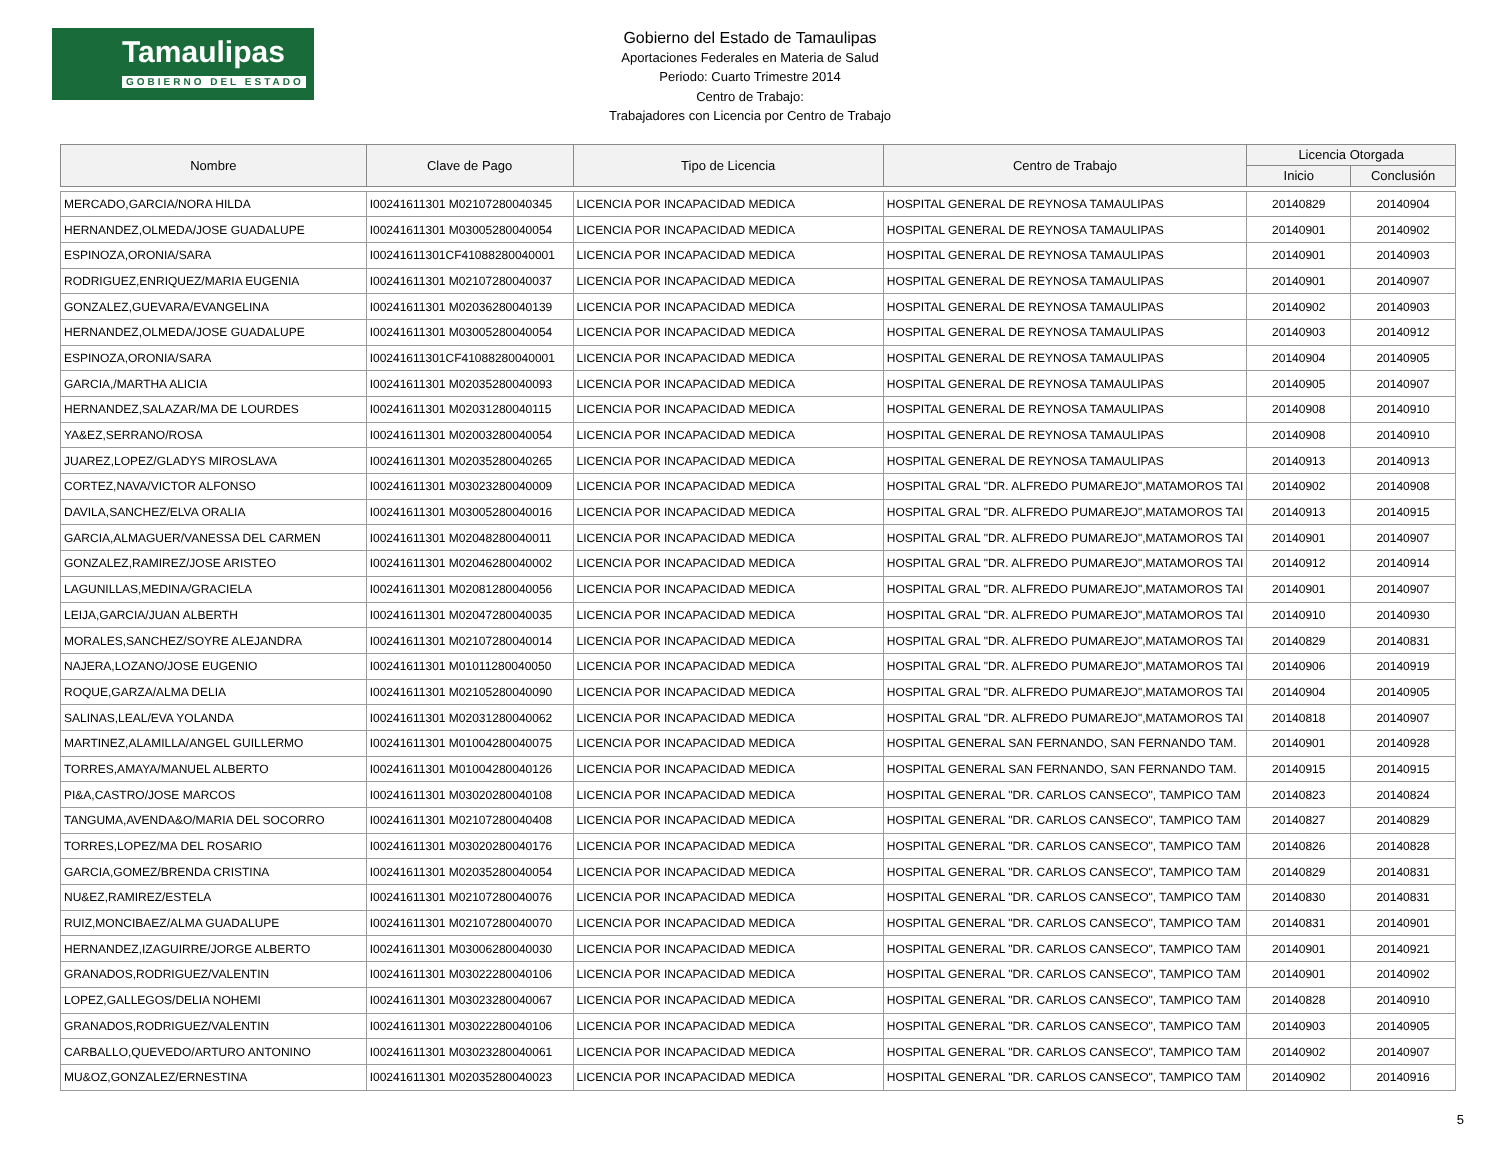Tamaulipas
GOBIERNO DEL ESTADO
Gobierno del Estado de Tamaulipas
Aportaciones Federales en Materia de Salud
Periodo: Cuarto Trimestre 2014
Centro de Trabajo:
Trabajadores con Licencia por Centro de Trabajo
| Nombre | Clave de Pago | Tipo de Licencia | Centro de Trabajo | Licencia Otorgada | |
| --- | --- | --- | --- | --- | --- |
| | | | | Inicio | Conclusión |
| MERCADO,GARCIA/NORA HILDA | I00241611301 M02107280040345 | LICENCIA POR INCAPACIDAD MEDICA | HOSPITAL GENERAL DE REYNOSA TAMAULIPAS | 20140829 | 20140904 |
| HERNANDEZ,OLMEDA/JOSE GUADALUPE | I00241611301 M03005280040054 | LICENCIA POR INCAPACIDAD MEDICA | HOSPITAL GENERAL DE REYNOSA TAMAULIPAS | 20140901 | 20140902 |
| ESPINOZA,ORONIA/SARA | I00241611301CF41088280040001 | LICENCIA POR INCAPACIDAD MEDICA | HOSPITAL GENERAL DE REYNOSA TAMAULIPAS | 20140901 | 20140903 |
| RODRIGUEZ,ENRIQUEZ/MARIA EUGENIA | I00241611301 M02107280040037 | LICENCIA POR INCAPACIDAD MEDICA | HOSPITAL GENERAL DE REYNOSA TAMAULIPAS | 20140901 | 20140907 |
| GONZALEZ,GUEVARA/EVANGELINA | I00241611301 M02036280040139 | LICENCIA POR INCAPACIDAD MEDICA | HOSPITAL GENERAL DE REYNOSA TAMAULIPAS | 20140902 | 20140903 |
| HERNANDEZ,OLMEDA/JOSE GUADALUPE | I00241611301 M03005280040054 | LICENCIA POR INCAPACIDAD MEDICA | HOSPITAL GENERAL DE REYNOSA TAMAULIPAS | 20140903 | 20140912 |
| ESPINOZA,ORONIA/SARA | I00241611301CF41088280040001 | LICENCIA POR INCAPACIDAD MEDICA | HOSPITAL GENERAL DE REYNOSA TAMAULIPAS | 20140904 | 20140905 |
| GARCIA,/MARTHA ALICIA | I00241611301 M02035280040093 | LICENCIA POR INCAPACIDAD MEDICA | HOSPITAL GENERAL DE REYNOSA TAMAULIPAS | 20140905 | 20140907 |
| HERNANDEZ,SALAZAR/MA DE LOURDES | I00241611301 M02031280040115 | LICENCIA POR INCAPACIDAD MEDICA | HOSPITAL GENERAL DE REYNOSA TAMAULIPAS | 20140908 | 20140910 |
| YA&EZ,SERRANO/ROSA | I00241611301 M02003280040054 | LICENCIA POR INCAPACIDAD MEDICA | HOSPITAL GENERAL DE REYNOSA TAMAULIPAS | 20140908 | 20140910 |
| JUAREZ,LOPEZ/GLADYS MIROSLAVA | I00241611301 M02035280040265 | LICENCIA POR INCAPACIDAD MEDICA | HOSPITAL GENERAL DE REYNOSA TAMAULIPAS | 20140913 | 20140913 |
| CORTEZ,NAVA/VICTOR ALFONSO | I00241611301 M03023280040009 | LICENCIA POR INCAPACIDAD MEDICA | HOSPITAL GRAL "DR. ALFREDO PUMAREJO",MATAMOROS TAI | 20140902 | 20140908 |
| DAVILA,SANCHEZ/ELVA ORALIA | I00241611301 M03005280040016 | LICENCIA POR INCAPACIDAD MEDICA | HOSPITAL GRAL "DR. ALFREDO PUMAREJO",MATAMOROS TAI | 20140913 | 20140915 |
| GARCIA,ALMAGUER/VANESSA DEL CARMEN | I00241611301 M02048280040011 | LICENCIA POR INCAPACIDAD MEDICA | HOSPITAL GRAL "DR. ALFREDO PUMAREJO",MATAMOROS TAI | 20140901 | 20140907 |
| GONZALEZ,RAMIREZ/JOSE ARISTEO | I00241611301 M02046280040002 | LICENCIA POR INCAPACIDAD MEDICA | HOSPITAL GRAL "DR. ALFREDO PUMAREJO",MATAMOROS TAI | 20140912 | 20140914 |
| LAGUNILLAS,MEDINA/GRACIELA | I00241611301 M02081280040056 | LICENCIA POR INCAPACIDAD MEDICA | HOSPITAL GRAL "DR. ALFREDO PUMAREJO",MATAMOROS TAI | 20140901 | 20140907 |
| LEIJA,GARCIA/JUAN ALBERTH | I00241611301 M02047280040035 | LICENCIA POR INCAPACIDAD MEDICA | HOSPITAL GRAL "DR. ALFREDO PUMAREJO",MATAMOROS TAI | 20140910 | 20140930 |
| MORALES,SANCHEZ/SOYRE ALEJANDRA | I00241611301 M02107280040014 | LICENCIA POR INCAPACIDAD MEDICA | HOSPITAL GRAL "DR. ALFREDO PUMAREJO",MATAMOROS TAI | 20140829 | 20140831 |
| NAJERA,LOZANO/JOSE EUGENIO | I00241611301 M01011280040050 | LICENCIA POR INCAPACIDAD MEDICA | HOSPITAL GRAL "DR. ALFREDO PUMAREJO",MATAMOROS TAI | 20140906 | 20140919 |
| ROQUE,GARZA/ALMA DELIA | I00241611301 M02105280040090 | LICENCIA POR INCAPACIDAD MEDICA | HOSPITAL GRAL "DR. ALFREDO PUMAREJO",MATAMOROS TAI | 20140904 | 20140905 |
| SALINAS,LEAL/EVA YOLANDA | I00241611301 M02031280040062 | LICENCIA POR INCAPACIDAD MEDICA | HOSPITAL GRAL "DR. ALFREDO PUMAREJO",MATAMOROS TAI | 20140818 | 20140907 |
| MARTINEZ,ALAMILLA/ANGEL GUILLERMO | I00241611301 M01004280040075 | LICENCIA POR INCAPACIDAD MEDICA | HOSPITAL GENERAL SAN FERNANDO, SAN FERNANDO TAM. | 20140901 | 20140928 |
| TORRES,AMAYA/MANUEL ALBERTO | I00241611301 M01004280040126 | LICENCIA POR INCAPACIDAD MEDICA | HOSPITAL GENERAL SAN FERNANDO, SAN FERNANDO TAM. | 20140915 | 20140915 |
| PI&A,CASTRO/JOSE MARCOS | I00241611301 M03020280040108 | LICENCIA POR INCAPACIDAD MEDICA | HOSPITAL GENERAL "DR. CARLOS CANSECO", TAMPICO TAM | 20140823 | 20140824 |
| TANGUMA,AVENDA&O/MARIA DEL SOCORRO | I00241611301 M02107280040408 | LICENCIA POR INCAPACIDAD MEDICA | HOSPITAL GENERAL "DR. CARLOS CANSECO", TAMPICO TAM | 20140827 | 20140829 |
| TORRES,LOPEZ/MA DEL ROSARIO | I00241611301 M03020280040176 | LICENCIA POR INCAPACIDAD MEDICA | HOSPITAL GENERAL "DR. CARLOS CANSECO", TAMPICO TAM | 20140826 | 20140828 |
| GARCIA,GOMEZ/BRENDA CRISTINA | I00241611301 M02035280040054 | LICENCIA POR INCAPACIDAD MEDICA | HOSPITAL GENERAL "DR. CARLOS CANSECO", TAMPICO TAM | 20140829 | 20140831 |
| NU&EZ,RAMIREZ/ESTELA | I00241611301 M02107280040076 | LICENCIA POR INCAPACIDAD MEDICA | HOSPITAL GENERAL "DR. CARLOS CANSECO", TAMPICO TAM | 20140830 | 20140831 |
| RUIZ,MONCIBAEZ/ALMA GUADALUPE | I00241611301 M02107280040070 | LICENCIA POR INCAPACIDAD MEDICA | HOSPITAL GENERAL "DR. CARLOS CANSECO", TAMPICO TAM | 20140831 | 20140901 |
| HERNANDEZ,IZAGUIRRE/JORGE ALBERTO | I00241611301 M03006280040030 | LICENCIA POR INCAPACIDAD MEDICA | HOSPITAL GENERAL "DR. CARLOS CANSECO", TAMPICO TAM | 20140901 | 20140921 |
| GRANADOS,RODRIGUEZ/VALENTIN | I00241611301 M03022280040106 | LICENCIA POR INCAPACIDAD MEDICA | HOSPITAL GENERAL "DR. CARLOS CANSECO", TAMPICO TAM | 20140901 | 20140902 |
| LOPEZ,GALLEGOS/DELIA NOHEMI | I00241611301 M03023280040067 | LICENCIA POR INCAPACIDAD MEDICA | HOSPITAL GENERAL "DR. CARLOS CANSECO", TAMPICO TAM | 20140828 | 20140910 |
| GRANADOS,RODRIGUEZ/VALENTIN | I00241611301 M03022280040106 | LICENCIA POR INCAPACIDAD MEDICA | HOSPITAL GENERAL "DR. CARLOS CANSECO", TAMPICO TAM | 20140903 | 20140905 |
| CARBALLO,QUEVEDO/ARTURO ANTONINO | I00241611301 M03023280040061 | LICENCIA POR INCAPACIDAD MEDICA | HOSPITAL GENERAL "DR. CARLOS CANSECO", TAMPICO TAM | 20140902 | 20140907 |
| MU&OZ,GONZALEZ/ERNESTINA | I00241611301 M02035280040023 | LICENCIA POR INCAPACIDAD MEDICA | HOSPITAL GENERAL "DR. CARLOS CANSECO", TAMPICO TAM | 20140902 | 20140916 |
5